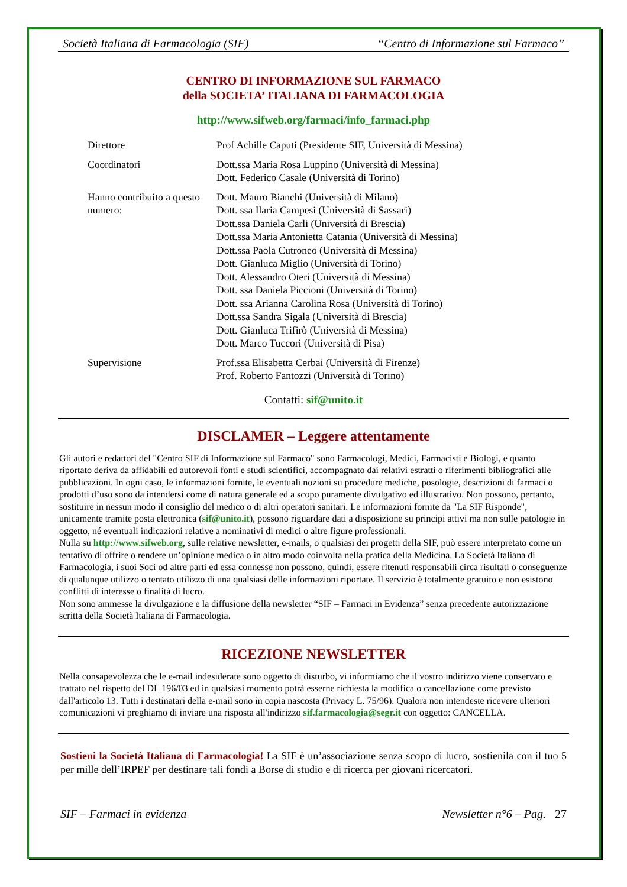Società Italiana di Farmacologia (SIF) “Centro di Informazione sul Farmaco”
CENTRO DI INFORMAZIONE SUL FARMACO
della SOCIETA’ ITALIANA DI FARMACOLOGIA
http://www.sifweb.org/farmaci/info_farmaci.php
| Direttore | Prof Achille Caputi (Presidente SIF, Università di Messina) |
| Coordinatori | Dott.ssa Maria Rosa Luppino (Università di Messina) Dott. Federico Casale (Università di Torino) |
| Hanno contribuito a questo numero: | Dott. Mauro Bianchi (Università di Milano) Dott. ssa Ilaria Campesi (Università di Sassari) Dott.ssa Daniela Carli (Università di Brescia) Dott.ssa Maria Antonietta Catania (Università di Messina) Dott.ssa Paola Cutroneo (Università di Messina) Dott. Gianluca Miglio (Università di Torino) Dott. Alessandro Oteri (Università di Messina) Dott. ssa Daniela Piccioni (Università di Torino) Dott. ssa Arianna Carolina Rosa (Università di Torino) Dott.ssa Sandra Sigala (Università di Brescia) Dott. Gianluca Trifirò (Università di Messina) Dott. Marco Tuccori (Università di Pisa) |
| Supervisione | Prof.ssa Elisabetta Cerbai (Università di Firenze) Prof. Roberto Fantozzi (Università di Torino) |
Contatti: sif@unito.it
DISCLAMER – Leggere attentamente
Gli autori e redattori del "Centro SIF di Informazione sul Farmaco" sono Farmacologi, Medici, Farmacisti e Biologi, e quanto riportato deriva da affidabili ed autorevoli fonti e studi scientifici, accompagnato dai relativi estratti o riferimenti bibliografici alle pubblicazioni. In ogni caso, le informazioni fornite, le eventuali nozioni su procedure mediche, posologie, descrizioni di farmaci o prodotti d’uso sono da intendersi come di natura generale ed a scopo puramente divulgativo ed illustrativo. Non possono, pertanto, sostituire in nessun modo il consiglio del medico o di altri operatori sanitari. Le informazioni fornite da "La SIF Risponde", unicamente tramite posta elettronica (sif@unito.it), possono riguardare dati a disposizione su principi attivi ma non sulle patologie in oggetto, né eventuali indicazioni relative a nominativi di medici o altre figure professionali.
Nulla su http://www.sifweb.org, sulle relative newsletter, e-mails, o qualsiasi dei progetti della SIF, può essere interpretato come un tentativo di offrire o rendere un’opinione medica o in altro modo coinvolta nella pratica della Medicina. La Società Italiana di Farmacologia, i suoi Soci od altre parti ed essa connesse non possono, quindi, essere ritenuti responsabili circa risultati o conseguenze di qualunque utilizzo o tentato utilizzo di una qualsiasi delle informazioni riportate. Il servizio è totalmente gratuito e non esistono conflitti di interesse o finalità di lucro.
Non sono ammesse la divulgazione e la diffusione della newsletter “SIF – Farmaci in Evidenza” senza precedente autorizzazione scritta della Società Italiana di Farmacologia.
RICEZIONE NEWSLETTER
Nella consapevolezza che le e-mail indesiderate sono oggetto di disturbo, vi informiamo che il vostro indirizzo viene conservato e trattato nel rispetto del DL 196/03 ed in qualsiasi momento potrà esserne richiesta la modifica o cancellazione come previsto dall'articolo 13. Tutti i destinatari della e-mail sono in copia nascosta (Privacy L. 75/96). Qualora non intendeste ricevere ulteriori comunicazioni vi preghiamo di inviare una risposta all'indirizzo sif.farmacologia@segr.it con oggetto: CANCELLA.
Sostieni la Società Italiana di Farmacologia! La SIF è un’associazione senza scopo di lucro, sostienila con il tuo 5 per mille dell’IRPEF per destinare tali fondi a Borse di studio e di ricerca per giovani ricercatori.
SIF – Farmaci in evidenza Newsletter n°6 – Pag. 27